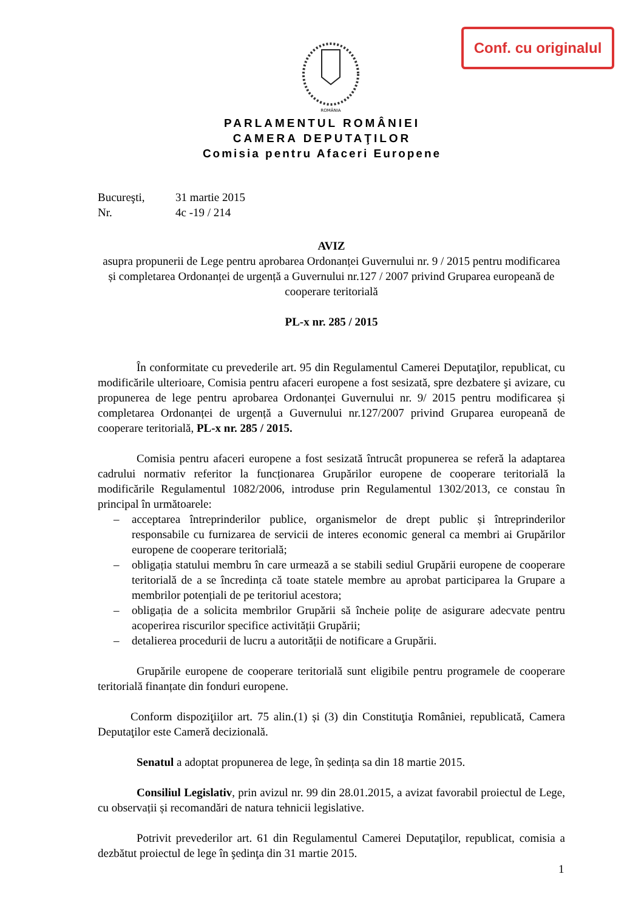Conf. cu originalul
ROMÂNIA
PARLAMENTUL ROMÂNIEI
CAMERA DEPUTAŢILOR
Comisia pentru Afaceri Europene
Bucureşti,
31 martie 2015
Nr.
4c -19 / 214
AVIZ
asupra propunerii de Lege pentru aprobarea Ordonanței Guvernului nr. 9 / 2015 pentru modificarea și completarea Ordonanței de urgență a Guvernului nr.127 / 2007 privind Gruparea europeană de cooperare teritorială
PL-x nr. 285 / 2015
În conformitate cu prevederile art. 95 din Regulamentul Camerei Deputaţilor, republicat, cu modificările ulterioare, Comisia pentru afaceri europene a fost sesizată, spre dezbatere şi avizare, cu propunerea de lege pentru aprobarea Ordonanței Guvernului nr. 9/ 2015 pentru modificarea și completarea Ordonanței de urgență a Guvernului nr.127/2007 privind Gruparea europeană de cooperare teritorială, PL-x nr. 285 / 2015.
Comisia pentru afaceri europene a fost sesizată întrucât propunerea se referă la adaptarea cadrului normativ referitor la funcționarea Grupărilor europene de cooperare teritorială la modificările Regulamentul 1082/2006, introduse prin Regulamentul 1302/2013, ce constau în principal în următoarele:
– acceptarea întreprinderilor publice, organismelor de drept public și întreprinderilor responsabile cu furnizarea de servicii de interes economic general ca membri ai Grupărilor europene de cooperare teritorială;
– obligația statului membru în care urmează a se stabili sediul Grupării europene de cooperare teritorială de a se încredința că toate statele membre au aprobat participarea la Grupare a membrilor potențiali de pe teritoriul acestora;
– obligația de a solicita membrilor Grupării să încheie polițe de asigurare adecvate pentru acoperirea riscurilor specifice activității Grupării;
– detalierea procedurii de lucru a autorității de notificare a Grupării.
Grupările europene de cooperare teritorială sunt eligibile pentru programele de cooperare teritorială finanțate din fonduri europene.
Conform dispoziţiilor art. 75 alin.(1) și (3) din Constituţia României, republicată, Camera Deputaţilor este Cameră decizională.
Senatul a adoptat propunerea de lege, în ședința sa din 18 martie 2015.
Consiliul Legislativ, prin avizul nr. 99 din 28.01.2015, a avizat favorabil proiectul de Lege, cu observații și recomandări de natura tehnicii legislative.
Potrivit prevederilor art. 61 din Regulamentul Camerei Deputaţilor, republicat, comisia a dezbătut proiectul de lege în şedinţa din 31 martie 2015.
1